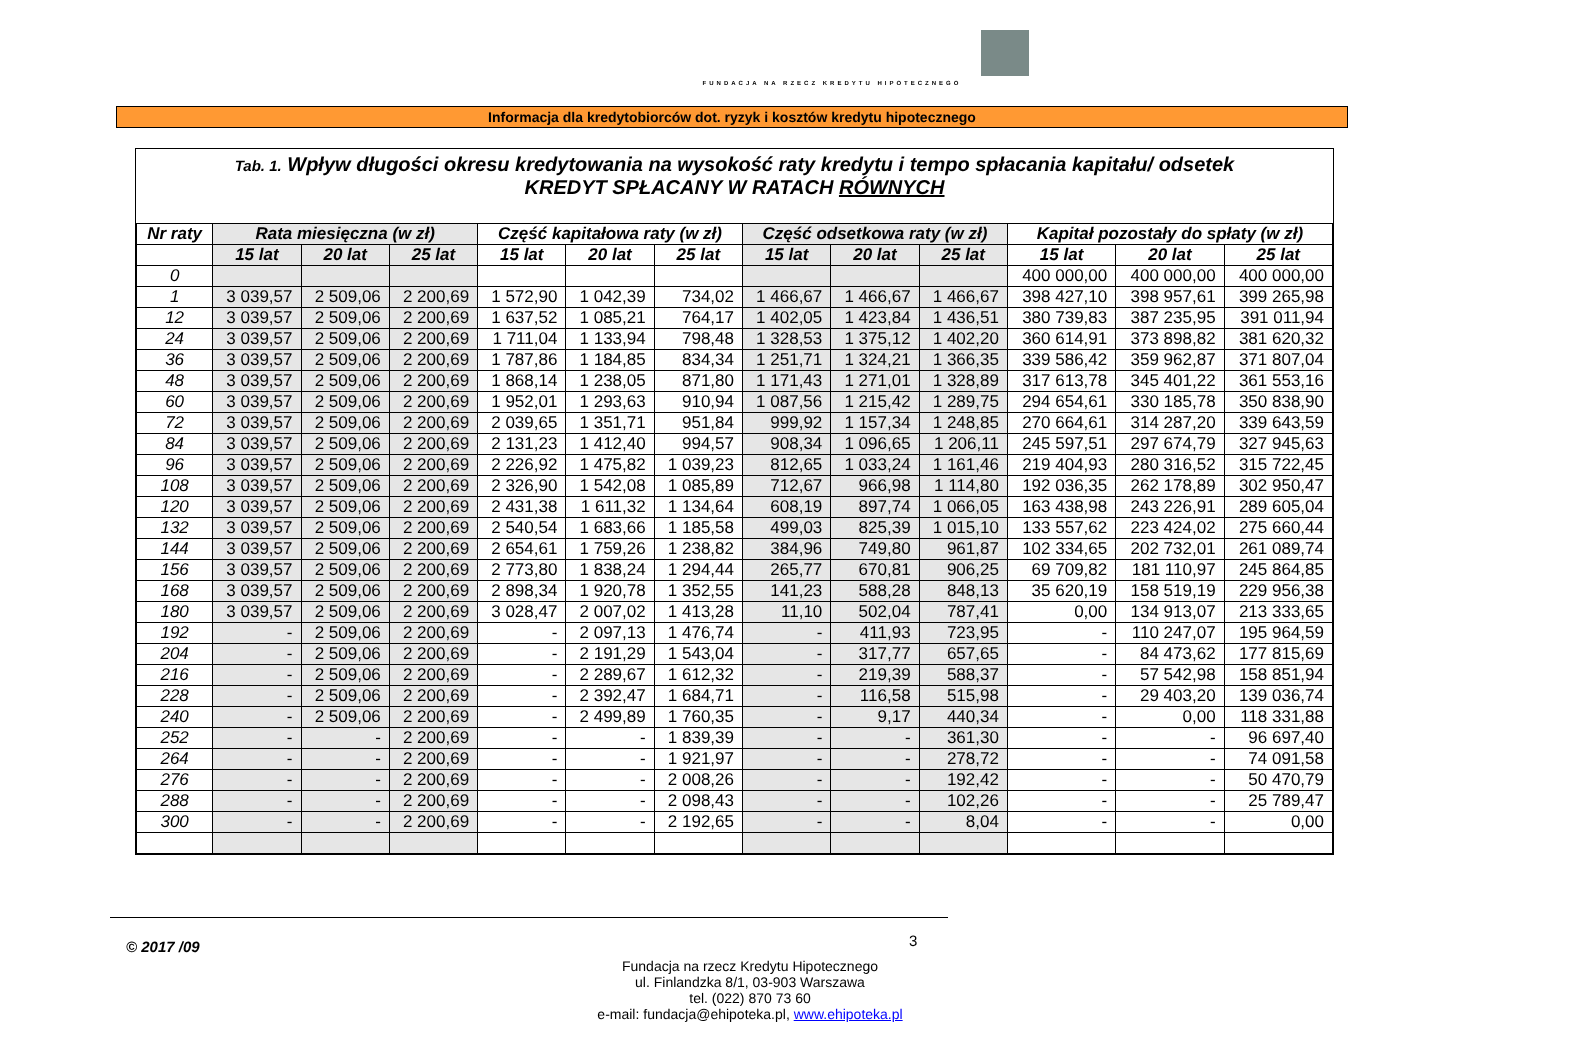FUNDACJA NA RZECZ KREDYTU HIPOTECZNEGO
Informacja dla kredytobiorców dot. ryzyk i kosztów kredytu hipotecznego
Tab. 1. Wpływ długości okresu kredytowania na wysokość raty kredytu i tempo spłacania kapitału/ odsetek
KREDYT SPŁACANY W RATACH RÓWNYCH
| Nr raty | Rata miesięczna (w zł) | | | Część kapitałowa raty (w zł) | | | Część odsetkowa raty (w zł) | | | Kapitał pozostały do spłaty (w zł) | | |
| --- | --- | --- | --- | --- | --- | --- | --- | --- | --- | --- | --- | --- |
| | 15 lat | 20 lat | 25 lat | 15 lat | 20 lat | 25 lat | 15 lat | 20 lat | 25 lat | 15 lat | 20 lat | 25 lat |
| 0 | | | | | | | | | | 400 000,00 | 400 000,00 | 400 000,00 |
| 1 | 3 039,57 | 2 509,06 | 2 200,69 | 1 572,90 | 1 042,39 | 734,02 | 1 466,67 | 1 466,67 | 1 466,67 | 398 427,10 | 398 957,61 | 399 265,98 |
| 12 | 3 039,57 | 2 509,06 | 2 200,69 | 1 637,52 | 1 085,21 | 764,17 | 1 402,05 | 1 423,84 | 1 436,51 | 380 739,83 | 387 235,95 | 391 011,94 |
| 24 | 3 039,57 | 2 509,06 | 2 200,69 | 1 711,04 | 1 133,94 | 798,48 | 1 328,53 | 1 375,12 | 1 402,20 | 360 614,91 | 373 898,82 | 381 620,32 |
| 36 | 3 039,57 | 2 509,06 | 2 200,69 | 1 787,86 | 1 184,85 | 834,34 | 1 251,71 | 1 324,21 | 1 366,35 | 339 586,42 | 359 962,87 | 371 807,04 |
| 48 | 3 039,57 | 2 509,06 | 2 200,69 | 1 868,14 | 1 238,05 | 871,80 | 1 171,43 | 1 271,01 | 1 328,89 | 317 613,78 | 345 401,22 | 361 553,16 |
| 60 | 3 039,57 | 2 509,06 | 2 200,69 | 1 952,01 | 1 293,63 | 910,94 | 1 087,56 | 1 215,42 | 1 289,75 | 294 654,61 | 330 185,78 | 350 838,90 |
| 72 | 3 039,57 | 2 509,06 | 2 200,69 | 2 039,65 | 1 351,71 | 951,84 | 999,92 | 1 157,34 | 1 248,85 | 270 664,61 | 314 287,20 | 339 643,59 |
| 84 | 3 039,57 | 2 509,06 | 2 200,69 | 2 131,23 | 1 412,40 | 994,57 | 908,34 | 1 096,65 | 1 206,11 | 245 597,51 | 297 674,79 | 327 945,63 |
| 96 | 3 039,57 | 2 509,06 | 2 200,69 | 2 226,92 | 1 475,82 | 1 039,23 | 812,65 | 1 033,24 | 1 161,46 | 219 404,93 | 280 316,52 | 315 722,45 |
| 108 | 3 039,57 | 2 509,06 | 2 200,69 | 2 326,90 | 1 542,08 | 1 085,89 | 712,67 | 966,98 | 1 114,80 | 192 036,35 | 262 178,89 | 302 950,47 |
| 120 | 3 039,57 | 2 509,06 | 2 200,69 | 2 431,38 | 1 611,32 | 1 134,64 | 608,19 | 897,74 | 1 066,05 | 163 438,98 | 243 226,91 | 289 605,04 |
| 132 | 3 039,57 | 2 509,06 | 2 200,69 | 2 540,54 | 1 683,66 | 1 185,58 | 499,03 | 825,39 | 1 015,10 | 133 557,62 | 223 424,02 | 275 660,44 |
| 144 | 3 039,57 | 2 509,06 | 2 200,69 | 2 654,61 | 1 759,26 | 1 238,82 | 384,96 | 749,80 | 961,87 | 102 334,65 | 202 732,01 | 261 089,74 |
| 156 | 3 039,57 | 2 509,06 | 2 200,69 | 2 773,80 | 1 838,24 | 1 294,44 | 265,77 | 670,81 | 906,25 | 69 709,82 | 181 110,97 | 245 864,85 |
| 168 | 3 039,57 | 2 509,06 | 2 200,69 | 2 898,34 | 1 920,78 | 1 352,55 | 141,23 | 588,28 | 848,13 | 35 620,19 | 158 519,19 | 229 956,38 |
| 180 | 3 039,57 | 2 509,06 | 2 200,69 | 3 028,47 | 2 007,02 | 1 413,28 | 11,10 | 502,04 | 787,41 | 0,00 | 134 913,07 | 213 333,65 |
| 192 | - | 2 509,06 | 2 200,69 | - | 2 097,13 | 1 476,74 | - | 411,93 | 723,95 | - | 110 247,07 | 195 964,59 |
| 204 | - | 2 509,06 | 2 200,69 | - | 2 191,29 | 1 543,04 | - | 317,77 | 657,65 | - | 84 473,62 | 177 815,69 |
| 216 | - | 2 509,06 | 2 200,69 | - | 2 289,67 | 1 612,32 | - | 219,39 | 588,37 | - | 57 542,98 | 158 851,94 |
| 228 | - | 2 509,06 | 2 200,69 | - | 2 392,47 | 1 684,71 | - | 116,58 | 515,98 | - | 29 403,20 | 139 036,74 |
| 240 | - | 2 509,06 | 2 200,69 | - | 2 499,89 | 1 760,35 | - | 9,17 | 440,34 | - | 0,00 | 118 331,88 |
| 252 | - | - | 2 200,69 | - | - | 1 839,39 | - | - | 361,30 | - | - | 96 697,40 |
| 264 | - | - | 2 200,69 | - | - | 1 921,97 | - | - | 278,72 | - | - | 74 091,58 |
| 276 | - | - | 2 200,69 | - | - | 2 008,26 | - | - | 192,42 | - | - | 50 470,79 |
| 288 | - | - | 2 200,69 | - | - | 2 098,43 | - | - | 102,26 | - | - | 25 789,47 |
| 300 | - | - | 2 200,69 | - | - | 2 192,65 | - | - | 8,04 | - | - | 0,00 |
© 2017 /09 3
Fundacja na rzecz Kredytu Hipotecznego
ul. Finlandzka 8/1, 03-903 Warszawa
tel. (022) 870 73 60
e-mail: fundacja@ehipoteka.pl, www.ehipoteka.pl